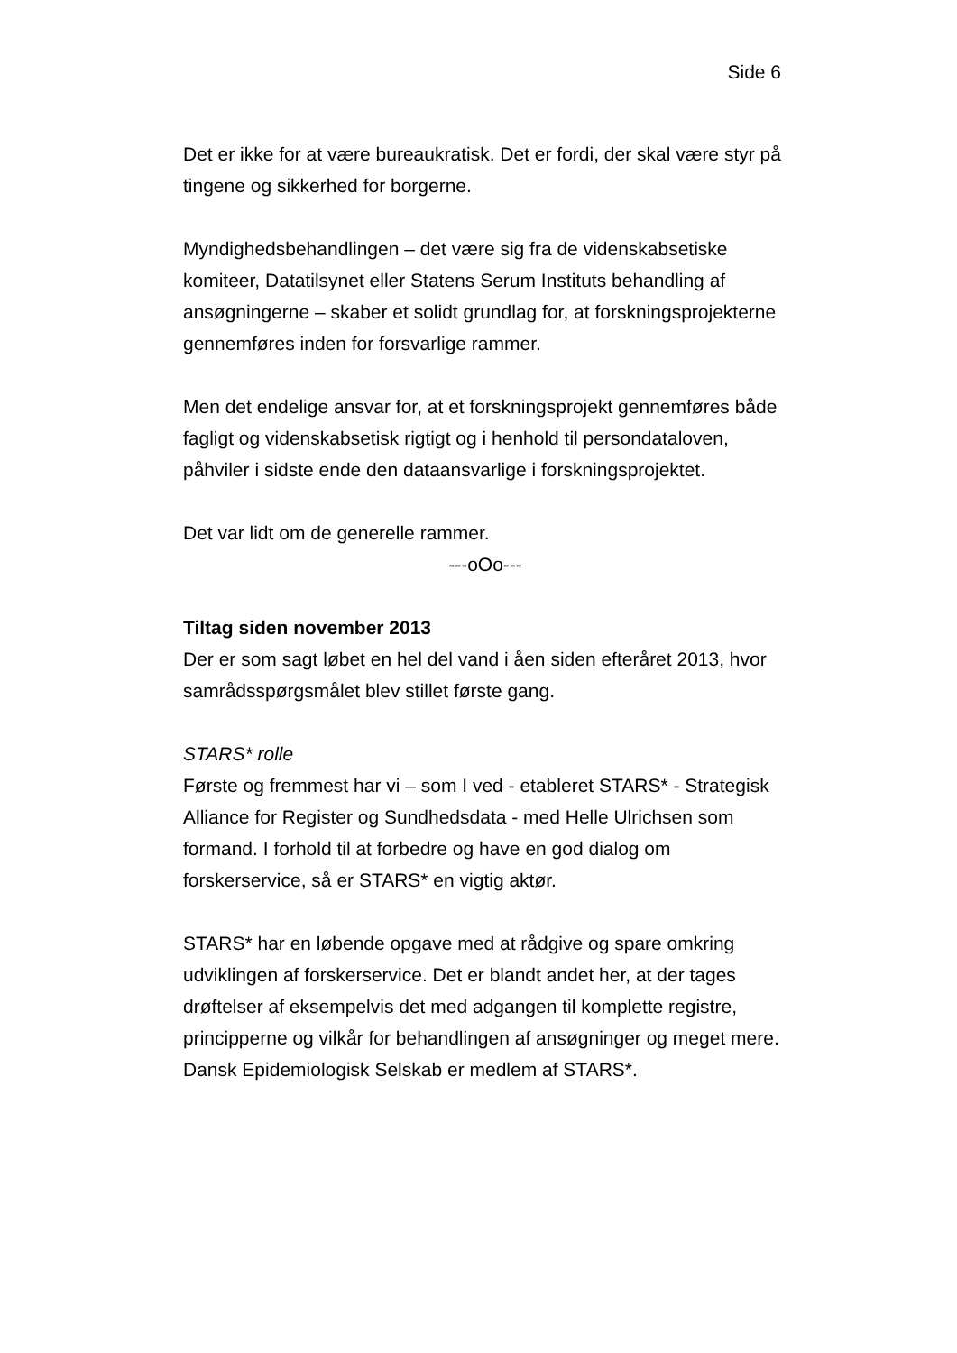Side 6
Det er ikke for at være bureaukratisk. Det er fordi, der skal være styr på tingene og sikkerhed for borgerne.
Myndighedsbehandlingen – det være sig fra de videnskabsetiske komiteer, Datatilsynet eller Statens Serum Instituts behandling af ansøgningerne – skaber et solidt grundlag for, at forskningsprojekterne gennemføres inden for forsvarlige rammer.
Men det endelige ansvar for, at et forskningsprojekt gennemføres både fagligt og videnskabsetisk rigtigt og i henhold til persondataloven, påhviler i sidste ende den dataansvarlige i forskningsprojektet.
Det var lidt om de generelle rammer.
---oOo---
Tiltag siden november 2013
Der er som sagt løbet en hel del vand i åen siden efteråret 2013, hvor samrådsspørgsmålet blev stillet første gang.
STARS* rolle
Første og fremmest har vi – som I ved - etableret STARS* - Strategisk Alliance for Register og Sundhedsdata - med Helle Ulrichsen som formand. I forhold til at forbedre og have en god dialog om forskerservice, så er STARS* en vigtig aktør.
STARS* har en løbende opgave med at rådgive og spare omkring udviklingen af forskerservice. Det er blandt andet her, at der tages drøftelser af eksempelvis det med adgangen til komplette registre, principperne og vilkår for behandlingen af ansøgninger og meget mere. Dansk Epidemiologisk Selskab er medlem af STARS*.